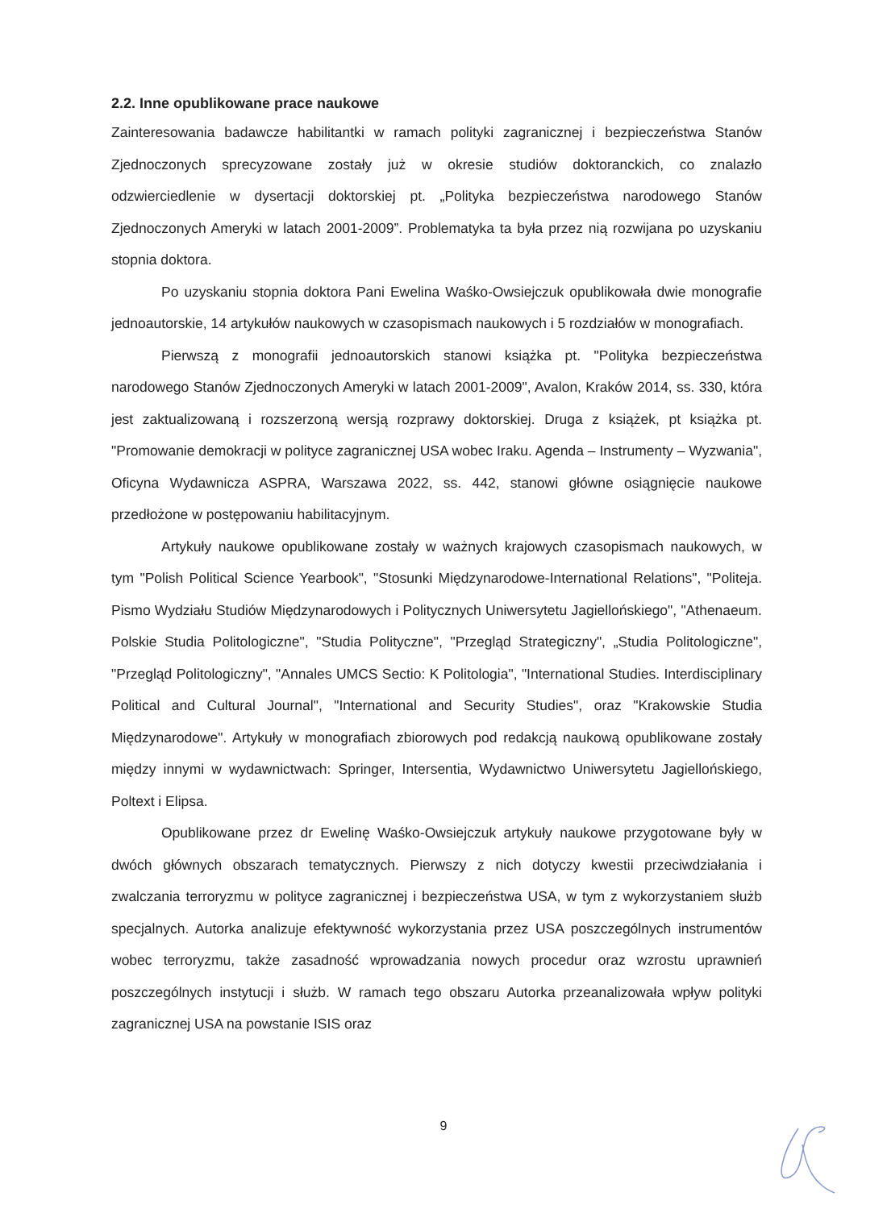2.2. Inne opublikowane prace naukowe
Zainteresowania badawcze habilitantki w ramach polityki zagranicznej i bezpieczeństwa Stanów Zjednoczonych sprecyzowane zostały już w okresie studiów doktoranckich, co znalazło odzwierciedlenie w dysertacji doktorskiej pt. „Polityka bezpieczeństwa narodowego Stanów Zjednoczonych Ameryki w latach 2001-2009”. Problematyka ta była przez nią rozwijana po uzyskaniu stopnia doktora.
Po uzyskaniu stopnia doktora Pani Ewelina Waśko-Owsiejczuk opublikowała dwie monografie jednoautorskie, 14 artykułów naukowych w czasopismach naukowych i 5 rozdziałów w monografiach.
Pierwszą z monografii jednoautorskich stanowi książka pt. "Polityka bezpieczeństwa narodowego Stanów Zjednoczonych Ameryki w latach 2001-2009", Avalon, Kraków 2014, ss. 330, która jest zaktualizowaną i rozszerzoną wersją rozprawy doktorskiej. Druga z książek, pt książka pt. "Promowanie demokracji w polityce zagranicznej USA wobec Iraku. Agenda – Instrumenty – Wyzwania", Oficyna Wydawnicza ASPRA, Warszawa 2022, ss. 442, stanowi główne osiągnięcie naukowe przedłożone w postępowaniu habilitacyjnym.
Artykuły naukowe opublikowane zostały w ważnych krajowych czasopismach naukowych, w tym "Polish Political Science Yearbook", "Stosunki Międzynarodowe-International Relations", "Politeja. Pismo Wydziału Studiów Międzynarodowych i Politycznych Uniwersytetu Jagiellońskiego", "Athenaeum. Polskie Studia Politologiczne", "Studia Polityczne", "Przegląd Strategiczny", „Studia Politologiczne", "Przegląd Politologiczny", "Annales UMCS Sectio: K Politologia", "International Studies. Interdisciplinary Political and Cultural Journal", "International and Security Studies", oraz "Krakowskie Studia Międzynarodowe". Artykuły w monografiach zbiorowych pod redakcją naukową opublikowane zostały między innymi w wydawnictwach: Springer, Intersentia, Wydawnictwo Uniwersytetu Jagiellońskiego, Poltext i Elipsa.
Opublikowane przez dr Ewelinę Waśko-Owsiejczuk artykuły naukowe przygotowane były w dwóch głównych obszarach tematycznych. Pierwszy z nich dotyczy kwestii przeciwdziałania i zwalczania terroryzmu w polityce zagranicznej i bezpieczeństwa USA, w tym z wykorzystaniem służb specjalnych. Autorka analizuje efektywność wykorzystania przez USA poszczególnych instrumentów wobec terroryzmu, także zasadność wprowadzania nowych procedur oraz wzrostu uprawnień poszczególnych instytucji i służb. W ramach tego obszaru Autorka przeanalizowała wpływ polityki zagranicznej USA na powstanie ISIS oraz
9